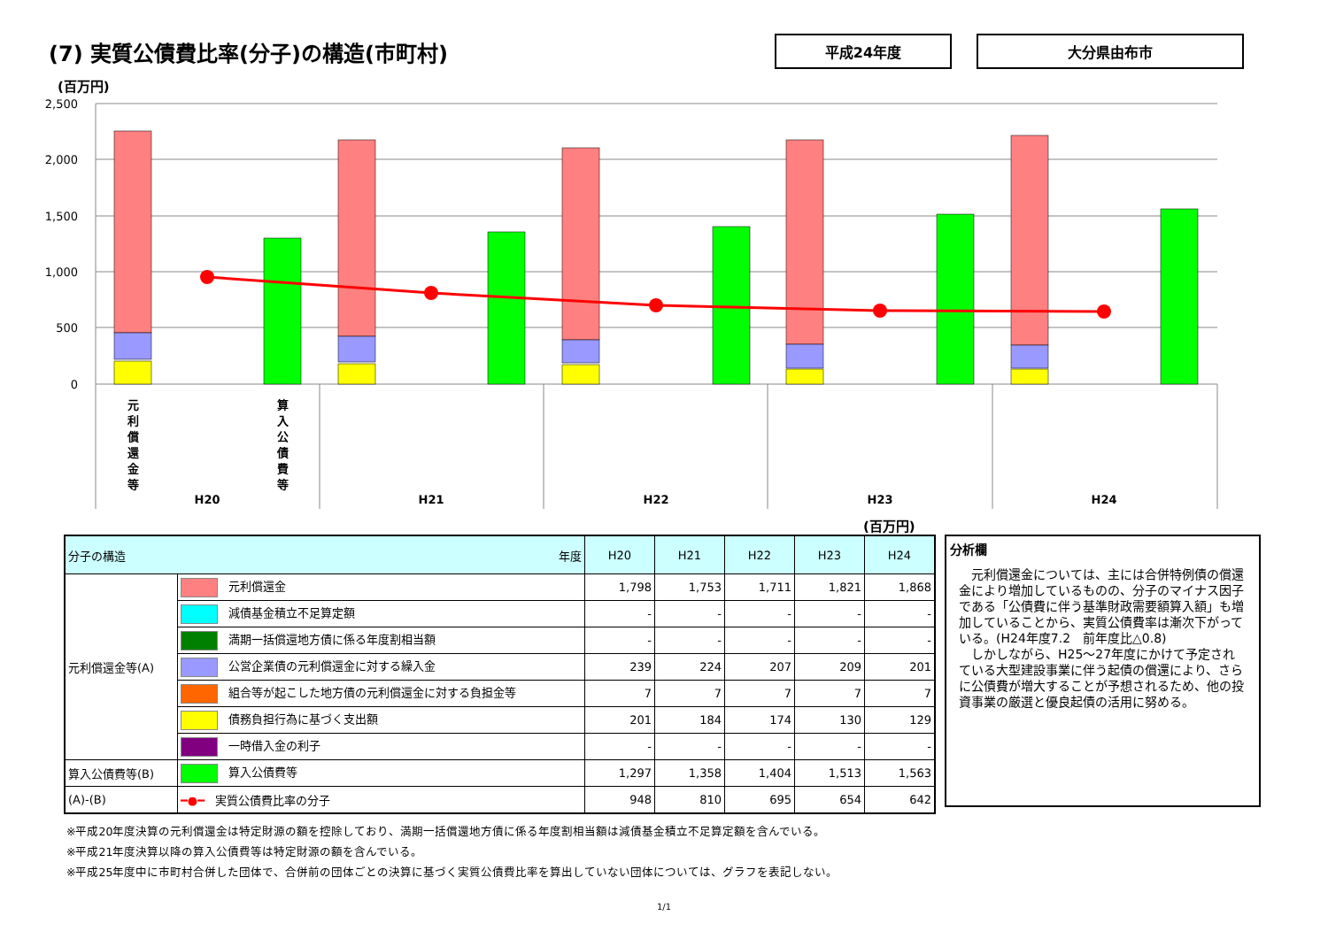(7) 実質公債費比率(分子)の構造(市町村)
平成24年度 大分県由布市
(百万円)
2,500
2,000
1,500
1,000
500
0
元
利
償
還
金
等
算
入
公
債
費
等
H20
H21
H22
H23
H24
(百万円)
| 分子の構造 年度 | | H20 | H21 | H22 | H23 | H24 |
| --- | --- | --- | --- | --- | --- | --- |
| 元利償還金等(A) | 元利償還金 | 1,798 | 1,753 | 1,711 | 1,821 | 1,868 |
| | 減債基金積立不足算定額 | - | - | - | - | - |
| | 満期一括償還地方債に係る年度割相当額 | - | - | - | - | - |
| | 公営企業債の元利償還金に対する繰入金 | 239 | 224 | 207 | 209 | 201 |
| | 組合等が起こした地方債の元利償還金に対する負担金等 | 7 | 7 | 7 | 7 | 7 |
| | 債務負担行為に基づく支出額 | 201 | 184 | 174 | 130 | 129 |
| | 一時借入金の利子 | - | - | - | - | - |
| 算入公債費等(B) | 算入公債費等 | 1,297 | 1,358 | 1,404 | 1,513 | 1,563 |
| (A)-(B) | ━●━ 実質公債費比率の分子 | 948 | 810 | 695 | 654 | 642 |
分析欄
　元利償還金については、主には合併特例債の償還金により増加しているものの、分子のマイナス因子である「公債費に伴う基準財政需要額算入額」も増加していることから、実質公債費率は漸次下がっている。(H24年度7.2　前年度比△0.8)
　しかしながら、H25～27年度にかけて予定されている大型建設事業に伴う起債の償還により、さらに公債費が増大することが予想されるため、他の投資事業の厳選と優良起債の活用に努める。
※平成20年度決算の元利償還金は特定財源の額を控除しており、満期一括償還地方債に係る年度割相当額は減債基金積立不足算定額を含んでいる。
※平成21年度決算以降の算入公債費等は特定財源の額を含んでいる。
※平成25年度中に市町村合併した団体で、合併前の団体ごとの決算に基づく実質公債費比率を算出していない団体については、グラフを表記しない。
1/1